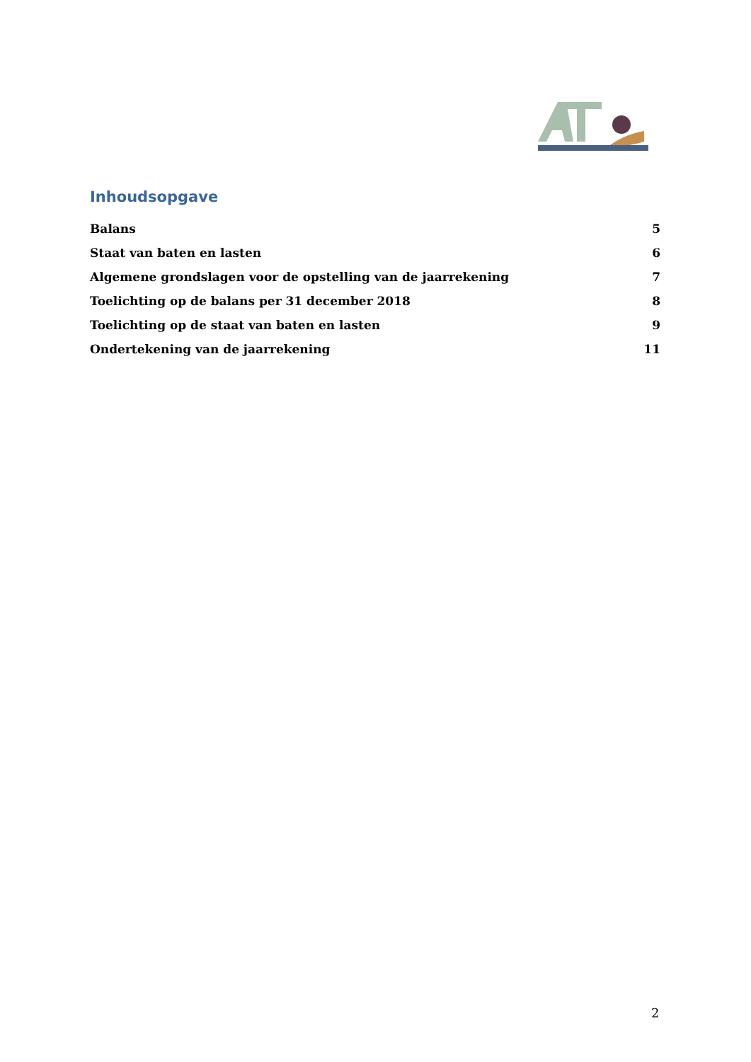Inhoudsopgave
Balans 5
Staat van baten en lasten 6
Algemene grondslagen voor de opstelling van de jaarrekening 7
Toelichting op de balans per 31 december 2018 8
Toelichting op de staat van baten en lasten 9
Ondertekening van de jaarrekening 11
2